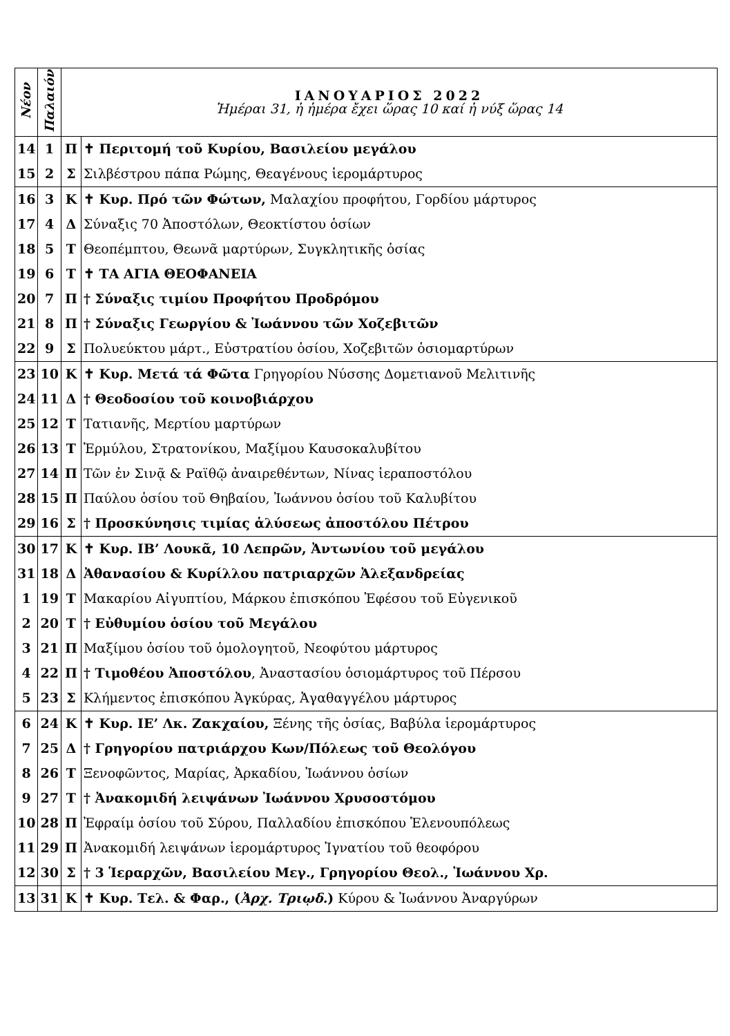| Νέον | Παλαιόν | ΙΑΝΟΥΑΡΙΟΣ 2022 Ἡμέραι 31, ἡ ἡμέρα ἔχει ὥρας 10 καί ἡ νύξ ὥρας 14 | |
| --- | --- | --- | --- |
| 14 | 1 | Π | ✝ Περιτομή τοῦ Κυρίου, Βασιλείου μεγάλου |
| 15 | 2 | Σ | Σιλβέστρου πάπα Ρώμης, Θεαγένους ἱερομάρτυρος |
| 16 | 3 | Κ | ✝ Κυρ. Πρό τῶν Φώτων, Μαλαχίου προφήτου, Γορδίου μάρτυρος |
| 17 | 4 | Δ | Σύναξις 70 Ἀποστόλων, Θεοκτίστου ὁσίων |
| 18 | 5 | Τ | Θεοπέμπτου, Θεωνᾶ μαρτύρων, Συγκλητικῆς ὁσίας |
| 19 | 6 | Τ | ✝ ΤΑ ΑΓΙΑ ΘΕΟΦΑΝΕΙΑ |
| 20 | 7 | Π | † Σύναξις τιμίου Προφήτου Προδρόμου |
| 21 | 8 | Π | † Σύναξις Γεωργίου & Ἰωάννου τῶν Χοζεβιτῶν |
| 22 | 9 | Σ | Πολυεύκτου μάρτ., Εὐστρατίου ὁσίου, Χοζεβιτῶν ὁσιομαρτύρων |
| 23 | 10 | Κ | ✝ Κυρ. Μετά τά Φῶτα Γρηγορίου Νύσσης Δομετιανοῦ Μελιτινῆς |
| 24 | 11 | Δ | † Θεοδοσίου τοῦ κοινοβιάρχου |
| 25 | 12 | Τ | Τατιανῆς, Μερτίου μαρτύρων |
| 26 | 13 | Τ | Ἑρμύλου, Στρατονίκου, Μαξίμου Καυσοκαλυβίτου |
| 27 | 14 | Π | Τῶν ἐν Σινᾷ & Ραϊθῷ ἀναιρεθέντων, Νίνας ἱεραποστόλου |
| 28 | 15 | Π | Παύλου ὁσίου τοῦ Θηβαίου, Ἰωάννου ὁσίου τοῦ Καλυβίτου |
| 29 | 16 | Σ | † Προσκύνησις τιμίας ἁλύσεως ἀποστόλου Πέτρου |
| 30 | 17 | Κ | ✝ Κυρ. ΙΒ’ Λουκᾶ, 10 Λεπρῶν, Ἀντωνίου τοῦ μεγάλου |
| 31 | 18 | Δ | Ἀθανασίου & Κυρίλλου πατριαρχῶν Ἀλεξανδρείας |
| 1 | 19 | Τ | Μακαρίου Αἰγυπτίου, Μάρκου ἐπισκόπου Ἐφέσου τοῦ Εὐγενικοῦ |
| 2 | 20 | Τ | † Εὐθυμίου ὁσίου τοῦ Μεγάλου |
| 3 | 21 | Π | Μαξίμου ὁσίου τοῦ ὁμολογητοῦ, Νεοφύτου μάρτυρος |
| 4 | 22 | Π | † Τιμοθέου Ἀποστόλου , Ἀναστασίου ὁσιομάρτυρος τοῦ Πέρσου |
| 5 | 23 | Σ | Κλήμεντος ἐπισκόπου Ἀγκύρας, Ἀγαθαγγέλου μάρτυρος |
| 6 | 24 | Κ | ✝ Κυρ. ΙΕ’ Λκ. Ζακχαίου, Ξένης τῆς ὁσίας, Βαβύλα ἱερομάρτυρος |
| 7 | 25 | Δ | † Γρηγορίου πατριάρχου Κων/Πόλεως τοῦ Θεολόγου |
| 8 | 26 | Τ | Ξενοφῶντος, Μαρίας, Ἀρκαδίου, Ἰωάννου ὁσίων |
| 9 | 27 | Τ | † Ἀνακομιδή λειψάνων Ἰωάννου Χρυσοστόμου |
| 10 | 28 | Π | Ἐφραίμ ὁσίου τοῦ Σύρου, Παλλαδίου ἐπισκόπου Ἑλενουπόλεως |
| 11 | 29 | Π | Ἀνακομιδή λειψάνων ἱερομάρτυρος Ἰγνατίου τοῦ θεοφόρου |
| 12 | 30 | Σ | † 3 Ἱεραρχῶν, Βασιλείου Μεγ., Γρηγορίου Θεολ., Ἰωάννου Χρ. |
| 13 | 31 | Κ | ✝ Κυρ. Τελ. & Φαρ., ( Ἀρχ. Τριῳδ. ) Κύρου & Ἰωάννου Ἀναργύρων |